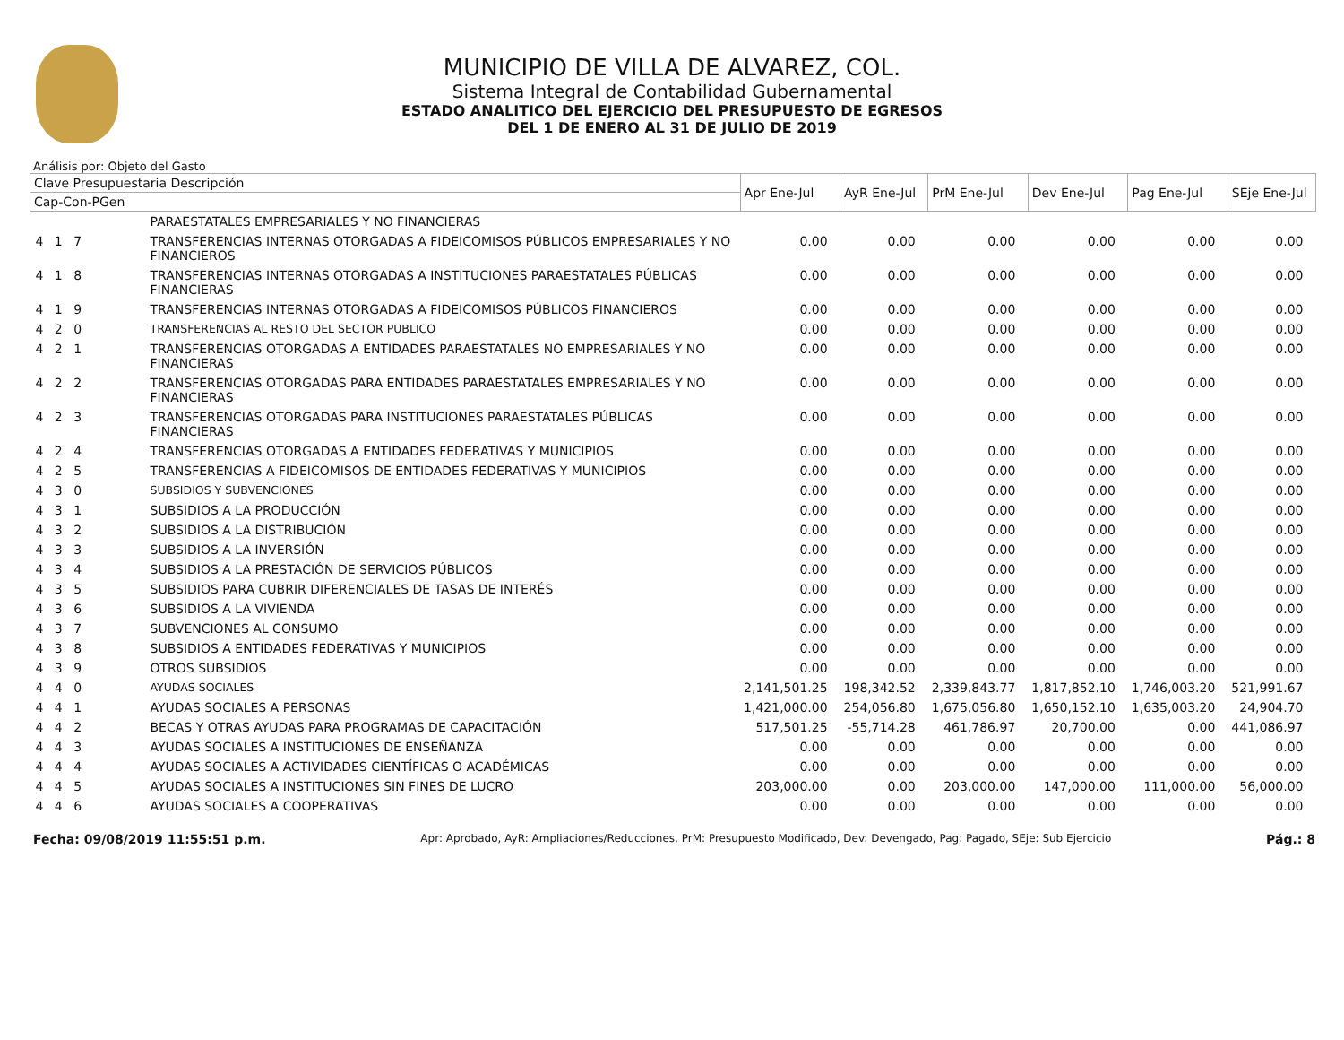MUNICIPIO DE VILLA DE ALVAREZ, COL.
Sistema Integral de Contabilidad Gubernamental
ESTADO ANALITICO DEL EJERCICIO DEL PRESUPUESTO DE EGRESOS
DEL 1 DE ENERO AL 31 DE JULIO DE 2019
Análisis por: Objeto del Gasto
| Clave Presupuestaria Descripción | | Apr Ene-Jul | AyR Ene-Jul | PrM Ene-Jul | Dev Ene-Jul | Pag Ene-Jul | SEje Ene-Jul |
| --- | --- | --- | --- | --- | --- | --- | --- |
| Cap-Con-PGen | | | | | | | |
| | PARAESTATALES EMPRESARIALES Y NO FINANCIERAS | | | | | | |
| 4 1 7 | TRANSFERENCIAS INTERNAS OTORGADAS A FIDEICOMISOS PÚBLICOS EMPRESARIALES Y NO FINANCIEROS | 0.00 | 0.00 | 0.00 | 0.00 | 0.00 | 0.00 |
| 4 1 8 | TRANSFERENCIAS INTERNAS OTORGADAS A INSTITUCIONES PARAESTATALES PÚBLICAS FINANCIERAS | 0.00 | 0.00 | 0.00 | 0.00 | 0.00 | 0.00 |
| 4 1 9 | TRANSFERENCIAS INTERNAS OTORGADAS A FIDEICOMISOS PÚBLICOS FINANCIEROS | 0.00 | 0.00 | 0.00 | 0.00 | 0.00 | 0.00 |
| 4 2 0 | TRANSFERENCIAS AL RESTO DEL SECTOR PUBLICO | 0.00 | 0.00 | 0.00 | 0.00 | 0.00 | 0.00 |
| 4 2 1 | TRANSFERENCIAS OTORGADAS A ENTIDADES PARAESTATALES NO EMPRESARIALES Y NO FINANCIERAS | 0.00 | 0.00 | 0.00 | 0.00 | 0.00 | 0.00 |
| 4 2 2 | TRANSFERENCIAS OTORGADAS PARA ENTIDADES PARAESTATALES EMPRESARIALES Y NO FINANCIERAS | 0.00 | 0.00 | 0.00 | 0.00 | 0.00 | 0.00 |
| 4 2 3 | TRANSFERENCIAS OTORGADAS PARA INSTITUCIONES PARAESTATALES PÚBLICAS FINANCIERAS | 0.00 | 0.00 | 0.00 | 0.00 | 0.00 | 0.00 |
| 4 2 4 | TRANSFERENCIAS OTORGADAS A ENTIDADES FEDERATIVAS Y MUNICIPIOS | 0.00 | 0.00 | 0.00 | 0.00 | 0.00 | 0.00 |
| 4 2 5 | TRANSFERENCIAS A FIDEICOMISOS DE ENTIDADES FEDERATIVAS Y MUNICIPIOS | 0.00 | 0.00 | 0.00 | 0.00 | 0.00 | 0.00 |
| 4 3 0 | SUBSIDIOS Y SUBVENCIONES | 0.00 | 0.00 | 0.00 | 0.00 | 0.00 | 0.00 |
| 4 3 1 | SUBSIDIOS A LA PRODUCCIÓN | 0.00 | 0.00 | 0.00 | 0.00 | 0.00 | 0.00 |
| 4 3 2 | SUBSIDIOS A LA DISTRIBUCIÓN | 0.00 | 0.00 | 0.00 | 0.00 | 0.00 | 0.00 |
| 4 3 3 | SUBSIDIOS A LA INVERSIÓN | 0.00 | 0.00 | 0.00 | 0.00 | 0.00 | 0.00 |
| 4 3 4 | SUBSIDIOS A LA PRESTACIÓN DE SERVICIOS PÚBLICOS | 0.00 | 0.00 | 0.00 | 0.00 | 0.00 | 0.00 |
| 4 3 5 | SUBSIDIOS PARA CUBRIR DIFERENCIALES DE TASAS DE INTERÉS | 0.00 | 0.00 | 0.00 | 0.00 | 0.00 | 0.00 |
| 4 3 6 | SUBSIDIOS A LA VIVIENDA | 0.00 | 0.00 | 0.00 | 0.00 | 0.00 | 0.00 |
| 4 3 7 | SUBVENCIONES AL CONSUMO | 0.00 | 0.00 | 0.00 | 0.00 | 0.00 | 0.00 |
| 4 3 8 | SUBSIDIOS A ENTIDADES FEDERATIVAS Y MUNICIPIOS | 0.00 | 0.00 | 0.00 | 0.00 | 0.00 | 0.00 |
| 4 3 9 | OTROS SUBSIDIOS | 0.00 | 0.00 | 0.00 | 0.00 | 0.00 | 0.00 |
| 4 4 0 | AYUDAS SOCIALES | 2,141,501.25 | 198,342.52 | 2,339,843.77 | 1,817,852.10 | 1,746,003.20 | 521,991.67 |
| 4 4 1 | AYUDAS SOCIALES A PERSONAS | 1,421,000.00 | 254,056.80 | 1,675,056.80 | 1,650,152.10 | 1,635,003.20 | 24,904.70 |
| 4 4 2 | BECAS Y OTRAS AYUDAS PARA PROGRAMAS DE CAPACITACIÓN | 517,501.25 | -55,714.28 | 461,786.97 | 20,700.00 | 0.00 | 441,086.97 |
| 4 4 3 | AYUDAS SOCIALES A INSTITUCIONES DE ENSEÑANZA | 0.00 | 0.00 | 0.00 | 0.00 | 0.00 | 0.00 |
| 4 4 4 | AYUDAS SOCIALES A ACTIVIDADES CIENTÍFICAS O ACADÉMICAS | 0.00 | 0.00 | 0.00 | 0.00 | 0.00 | 0.00 |
| 4 4 5 | AYUDAS SOCIALES A INSTITUCIONES SIN FINES DE LUCRO | 203,000.00 | 0.00 | 203,000.00 | 147,000.00 | 111,000.00 | 56,000.00 |
| 4 4 6 | AYUDAS SOCIALES A COOPERATIVAS | 0.00 | 0.00 | 0.00 | 0.00 | 0.00 | 0.00 |
Fecha: 09/08/2019 11:55:51 p.m. Apr: Aprobado, AyR: Ampliaciones/Reducciones, PrM: Presupuesto Modificado, Dev: Devengado, Pag: Pagado, SEje: Sub Ejercicio Pág.: 8